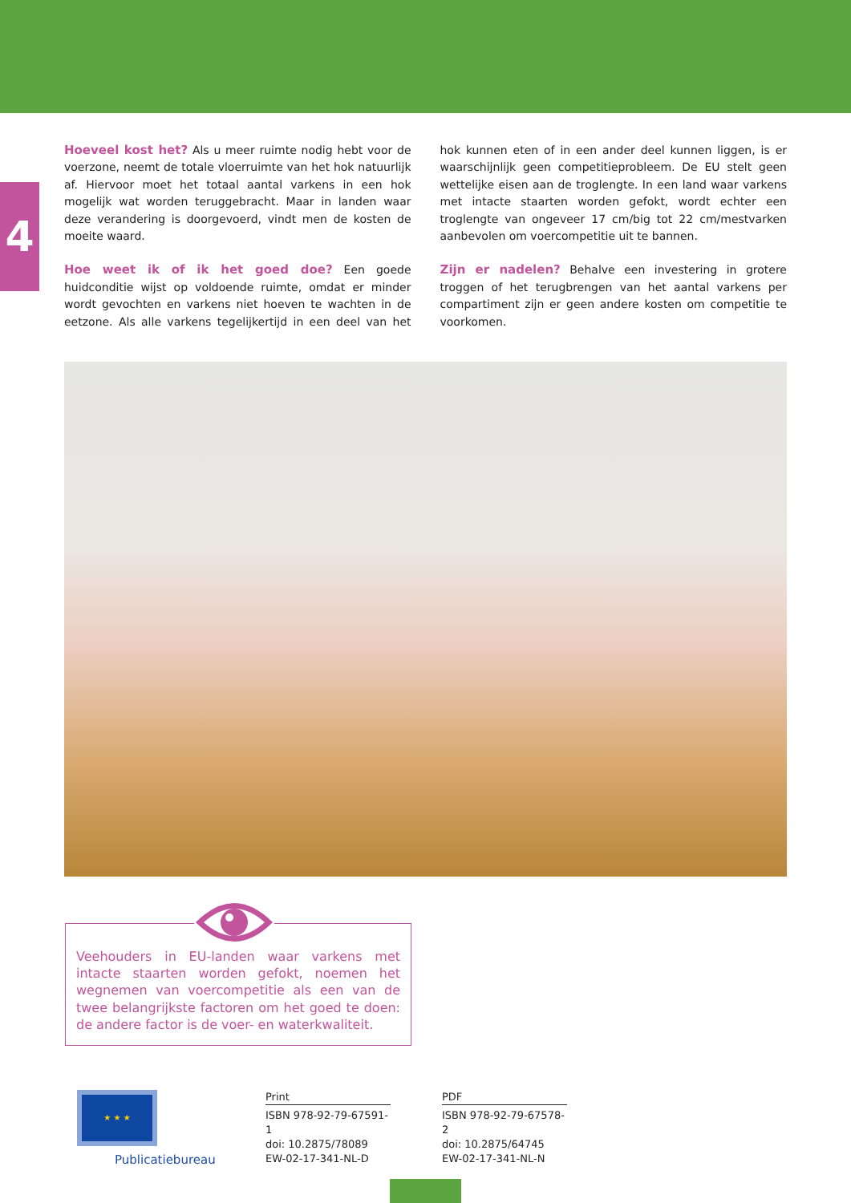4
Hoeveel kost het? Als u meer ruimte nodig hebt voor de voerzone, neemt de totale vloerruimte van het hok natuurlijk af. Hiervoor moet het totaal aantal varkens in een hok mogelijk wat worden teruggebracht. Maar in landen waar deze verandering is doorgevoerd, vindt men de kosten de moeite waard.
Hoe weet ik of ik het goed doe? Een goede huidconditie wijst op voldoende ruimte, omdat er minder wordt gevochten en varkens niet hoeven te wachten in de eetzone. Als alle varkens tegelijkertijd in een deel van het hok kunnen eten of in een ander deel kunnen liggen, is er waarschijnlijk geen competitieprobleem. De EU stelt geen wettelijke eisen aan de troglengte. In een land waar varkens met intacte staarten worden gefokt, wordt echter een troglengte van ongeveer 17 cm/big tot 22 cm/mestvarken aanbevolen om voercompetitie uit te bannen.
Zijn er nadelen? Behalve een investering in grotere troggen of het terugbrengen van het aantal varkens per compartiment zijn er geen andere kosten om competitie te voorkomen.
Veehouders in EU-landen waar varkens met intacte staarten worden gefokt, noemen het wegnemen van voercompetitie als een van de twee belangrijkste factoren om het goed te doen: de andere factor is de voer- en waterkwaliteit.
★ ★ ★
Publicatiebureau
Print
ISBN 978-92-79-67591-1
doi: 10.2875/78089
EW-02-17-341-NL-D
PDF
ISBN 978-92-79-67578-2
doi: 10.2875/64745
EW-02-17-341-NL-N